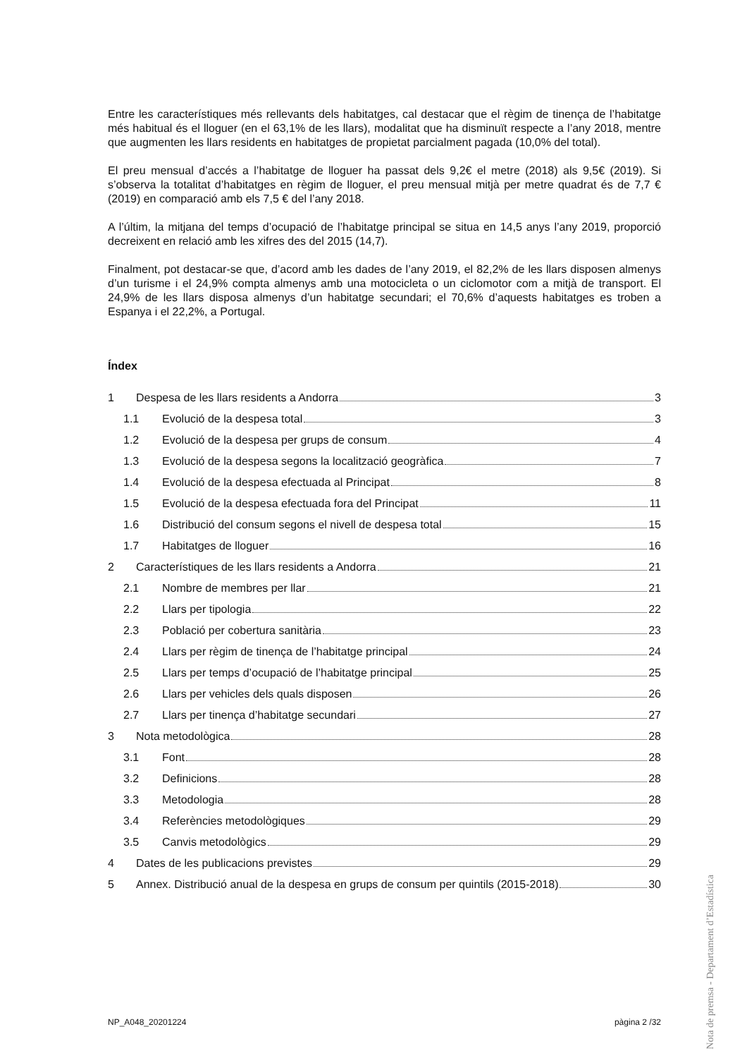Entre les característiques més rellevants dels habitatges, cal destacar que el règim de tinença de l’habitatge més habitual és el lloguer (en el 63,1% de les llars), modalitat que ha disminuït respecte a l’any 2018, mentre que augmenten les llars residents en habitatges de propietat parcialment pagada (10,0% del total).
El preu mensual d’accés a l’habitatge de lloguer ha passat dels 9,2€ el metre (2018) als 9,5€ (2019). Si s’observa la totalitat d’habitatges en règim de lloguer, el preu mensual mitjà per metre quadrat és de 7,7 € (2019) en comparació amb els 7,5 € del l’any 2018.
A l’últim, la mitjana del temps d’ocupació de l’habitatge principal se situa en 14,5 anys l’any 2019, proporció decreixent en relació amb les xifres des del 2015 (14,7).
Finalment, pot destacar-se que, d’acord amb les dades de l’any 2019, el 82,2% de les llars disposen almenys d’un turisme i el 24,9% compta almenys amb una motocicleta o un ciclomotor com a mitjà de transport. El 24,9% de les llars disposa almenys d’un habitatge secundari; el 70,6% d’aquests habitatges es troben a Espanya i el 22,2%, a Portugal.
Índex
1 Despesa de les llars residents a Andorra 3
1.1 Evolució de la despesa total 3
1.2 Evolució de la despesa per grups de consum 4
1.3 Evolució de la despesa segons la localització geogràfica 7
1.4 Evolució de la despesa efectuada al Principat 8
1.5 Evolució de la despesa efectuada fora del Principat 11
1.6 Distribució del consum segons el nivell de despesa total 15
1.7 Habitatges de lloguer 16
2 Característiques de les llars residents a Andorra 21
2.1 Nombre de membres per llar 21
2.2 Llars per tipologia 22
2.3 Població per cobertura sanitària 23
2.4 Llars per règim de tinença de l’habitatge principal 24
2.5 Llars per temps d’ocupació de l’habitatge principal 25
2.6 Llars per vehicles dels quals disposen 26
2.7 Llars per tinença d’habitatge secundari 27
3 Nota metodològica 28
3.1 Font 28
3.2 Definicions 28
3.3 Metodologia 28
3.4 Referències metodològiques 29
3.5 Canvis metodològics 29
4 Dates de les publicacions previstes 29
5 Annex. Distribució anual de la despesa en grups de consum per quintils (2015-2018) 30
Nota de premsa - Departament d’Estadística
NP_A048_20201224 pàgina 2 /32